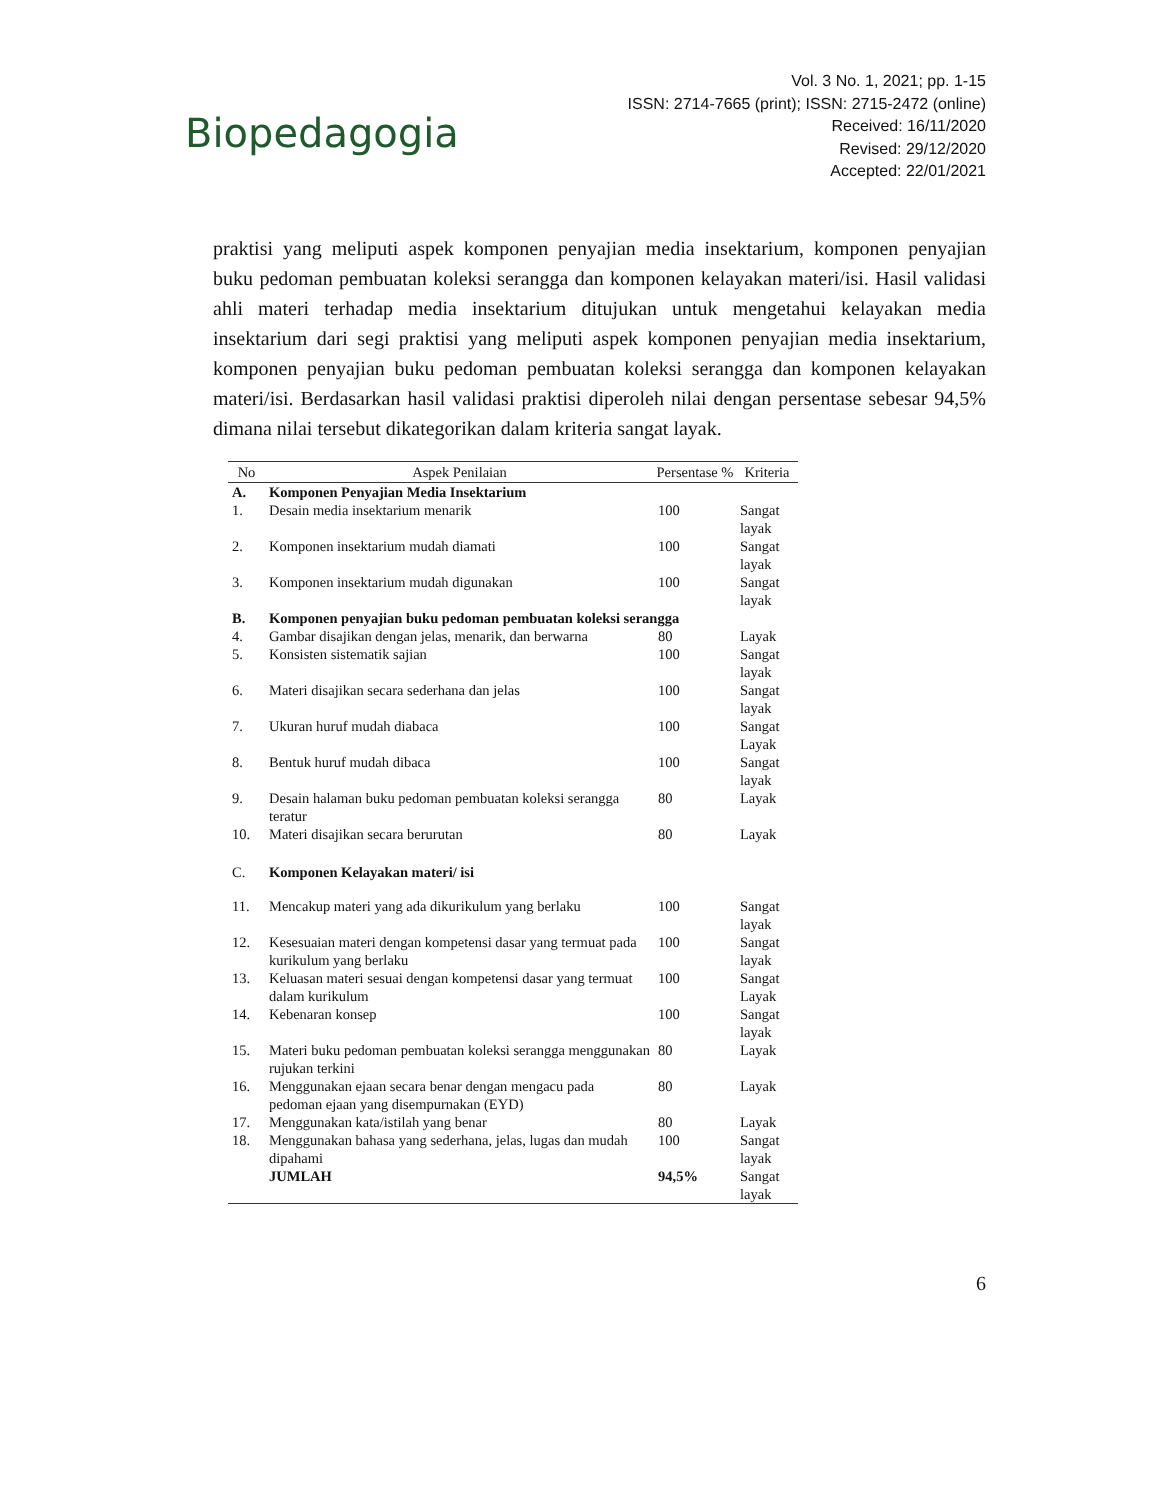Biopedagogia
Vol. 3 No. 1, 2021; pp. 1-15
ISSN: 2714-7665 (print); ISSN: 2715-2472 (online)
Received: 16/11/2020
Revised: 29/12/2020
Accepted: 22/01/2021
praktisi yang meliputi aspek komponen penyajian media insektarium, komponen penyajian buku pedoman pembuatan koleksi serangga dan komponen kelayakan materi/isi. Hasil validasi ahli materi terhadap media insektarium ditujukan untuk mengetahui kelayakan media insektarium dari segi praktisi yang meliputi aspek komponen penyajian media insektarium, komponen penyajian buku pedoman pembuatan koleksi serangga dan komponen kelayakan materi/isi. Berdasarkan hasil validasi praktisi diperoleh nilai dengan persentase sebesar 94,5% dimana nilai tersebut dikategorikan dalam kriteria sangat layak.
| No | Aspek Penilaian | Persentase % | Kriteria |
| --- | --- | --- | --- |
| A. | Komponen Penyajian Media Insektarium | | |
| 1. | Desain media insektarium menarik | 100 | Sangat layak |
| 2. | Komponen insektarium mudah diamati | 100 | Sangat layak |
| 3. | Komponen insektarium mudah digunakan | 100 | Sangat layak |
| B. | Komponen penyajian buku pedoman pembuatan koleksi serangga | | |
| 4. | Gambar disajikan dengan jelas, menarik, dan berwarna | 80 | Layak |
| 5. | Konsisten sistematik sajian | 100 | Sangat layak |
| 6. | Materi disajikan secara sederhana dan jelas | 100 | Sangat layak |
| 7. | Ukuran huruf mudah diabaca | 100 | Sangat Layak |
| 8. | Bentuk huruf mudah dibaca | 100 | Sangat layak |
| 9. | Desain halaman buku pedoman pembuatan koleksi serangga teratur | 80 | Layak |
| 10. | Materi disajikan secara berurutan | 80 | Layak |
| C. | Komponen Kelayakan materi/ isi | | |
| 11. | Mencakup materi yang ada dikurikulum yang berlaku | 100 | Sangat layak |
| 12. | Kesesuaian materi dengan kompetensi dasar yang termuat pada kurikulum yang berlaku | 100 | Sangat layak |
| 13. | Keluasan materi sesuai dengan kompetensi dasar yang termuat dalam kurikulum | 100 | Sangat Layak |
| 14. | Kebenaran konsep | 100 | Sangat layak |
| 15. | Materi buku pedoman pembuatan koleksi serangga menggunakan rujukan terkini | 80 | Layak |
| 16. | Menggunakan ejaan secara benar dengan mengacu pada pedoman ejaan yang disempurnakan (EYD) | 80 | Layak |
| 17. | Menggunakan kata/istilah yang benar | 80 | Layak |
| 18. | Menggunakan bahasa yang sederhana, jelas, lugas dan mudah dipahami | 100 | Sangat layak |
| | JUMLAH | 94,5% | Sangat layak |
6